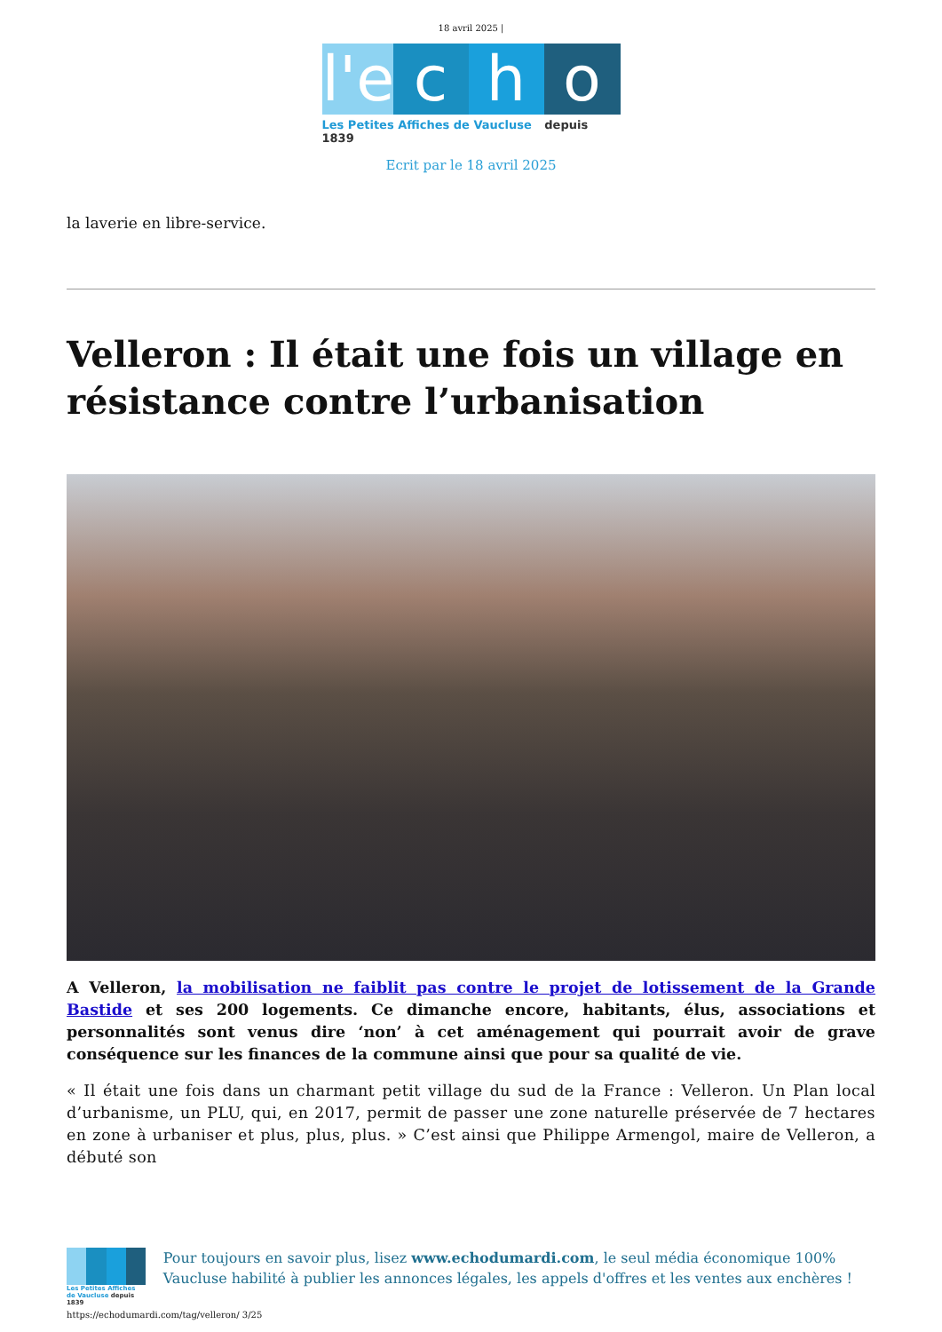18 avril 2025 |
l'e
c
h
o
Les Petites Affiches de Vaucluse depuis 1839
Ecrit par le 18 avril 2025
la laverie en libre-service.
Velleron : Il était une fois un village en résistance contre l’urbanisation
A Velleron, la mobilisation ne faiblit pas contre le projet de lotissement de la Grande Bastide et ses 200 logements. Ce dimanche encore, habitants, élus, associations et personnalités sont venus dire ‘non’ à cet aménagement qui pourrait avoir de grave conséquence sur les finances de la commune ainsi que pour sa qualité de vie.
« Il était une fois dans un charmant petit village du sud de la France : Velleron. Un Plan local d’urbanisme, un PLU, qui, en 2017, permit de passer une zone naturelle préservée de 7 hectares en zone à urbaniser et plus, plus, plus. » C’est ainsi que Philippe Armengol, maire de Velleron, a débuté son
Les Petites Affiches de Vaucluse depuis 1839
Pour toujours en savoir plus, lisez www.echodumardi.com, le seul média économique 100% Vaucluse habilité à publier les annonces légales, les appels d'offres et les ventes aux enchères !
https://echodumardi.com/tag/velleron/ 3/25